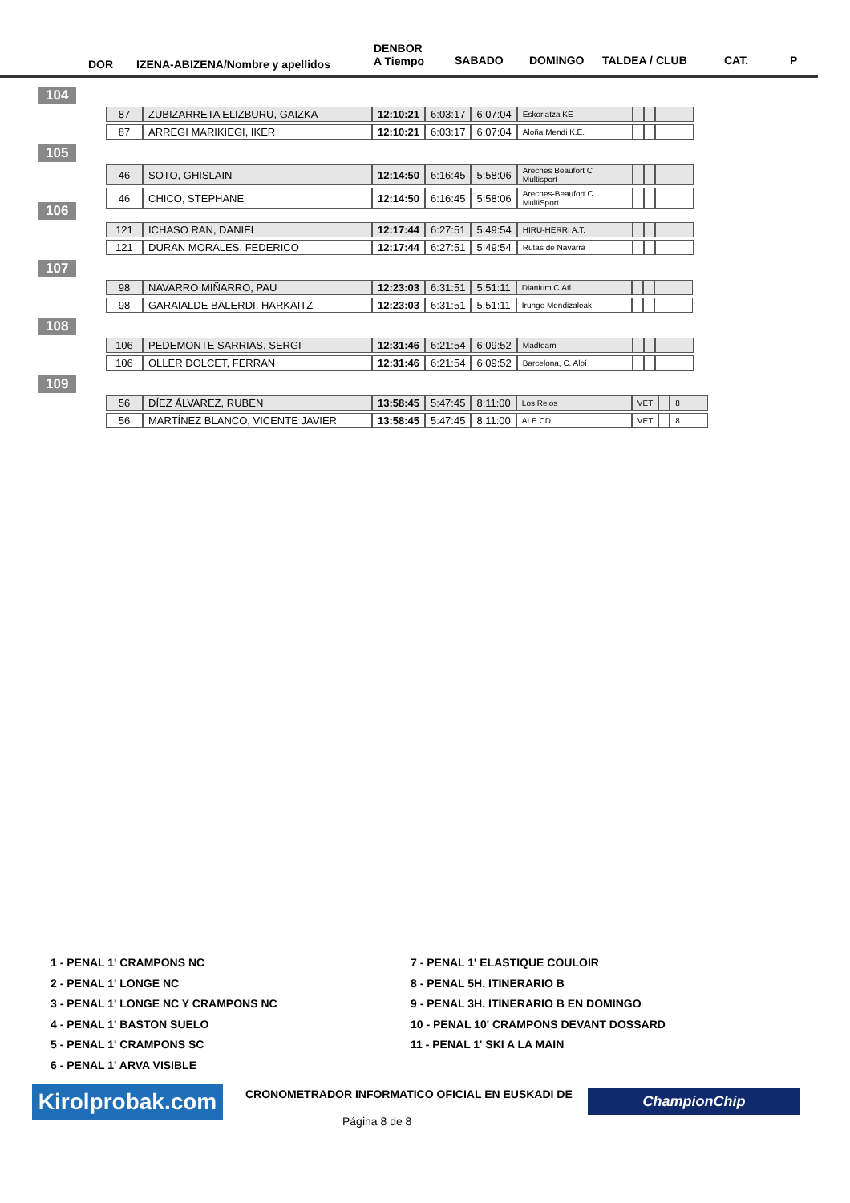DOR IZENA-ABIZENA/Nombre y apellidos
DENBOR
A Tiempo SABADO DOMINGO TALDEA / CLUB CAT. P
104
105
106
107
108
109
| 87 | ZUBIZARRETA ELIZBURU, GAIZKA | 12:10:21 | 6:03:17 | 6:07:04 | Eskoriatza KE | | | |
| 87 | ARREGI MARIKIEGI, IKER | 12:10:21 | 6:03:17 | 6:07:04 | Aloña Mendi K.E. | | | |
| 46 | SOTO, GHISLAIN | 12:14:50 | 6:16:45 | 5:58:06 | Areches Beaufort C Multisport | | | |
| 46 | CHICO, STEPHANE | 12:14:50 | 6:16:45 | 5:58:06 | Areches-Beaufort C MultiSport | | | |
| 121 | ICHASO RAN, DANIEL | 12:17:44 | 6:27:51 | 5:49:54 | HIRU-HERRI A.T. | | | |
| 121 | DURAN MORALES, FEDERICO | 12:17:44 | 6:27:51 | 5:49:54 | Rutas de Navarra | | | |
| 98 | NAVARRO MIÑARRO, PAU | 12:23:03 | 6:31:51 | 5:51:11 | Dianium C.Atl | | | |
| 98 | GARAIALDE BALERDI, HARKAITZ | 12:23:03 | 6:31:51 | 5:51:11 | Irungo Mendizaleak | | | |
| 106 | PEDEMONTE SARRIAS, SERGI | 12:31:46 | 6:21:54 | 6:09:52 | Madteam | | | |
| 106 | OLLER DOLCET, FERRAN | 12:31:46 | 6:21:54 | 6:09:52 | Barcelona, C. Alpí | | | |
| 56 | DÍEZ ÁLVAREZ, RUBEN | 13:58:45 | 5:47:45 | 8:11:00 | Los Rejos | VET | | 8 |
| 56 | MARTÍNEZ BLANCO, VICENTE JAVIER | 13:58:45 | 5:47:45 | 8:11:00 | ALE CD | VET | | 8 |
1 - PENAL 1' CRAMPONS NC
2 - PENAL 1' LONGE NC
3 - PENAL 1' LONGE NC Y CRAMPONS NC
4 - PENAL 1' BASTON SUELO
5 - PENAL 1' CRAMPONS SC
6 - PENAL 1' ARVA VISIBLE
7 - PENAL 1' ELASTIQUE COULOIR
8 - PENAL 5H. ITINERARIO B
9 - PENAL 3H. ITINERARIO B EN DOMINGO
10 - PENAL 10' CRAMPONS DEVANT DOSSARD
11 - PENAL 1' SKI A LA MAIN
Kirolprobak.com
CRONOMETRADOR INFORMATICO OFICIAL EN EUSKADI DE
ChampionChip
Página 8 de 8